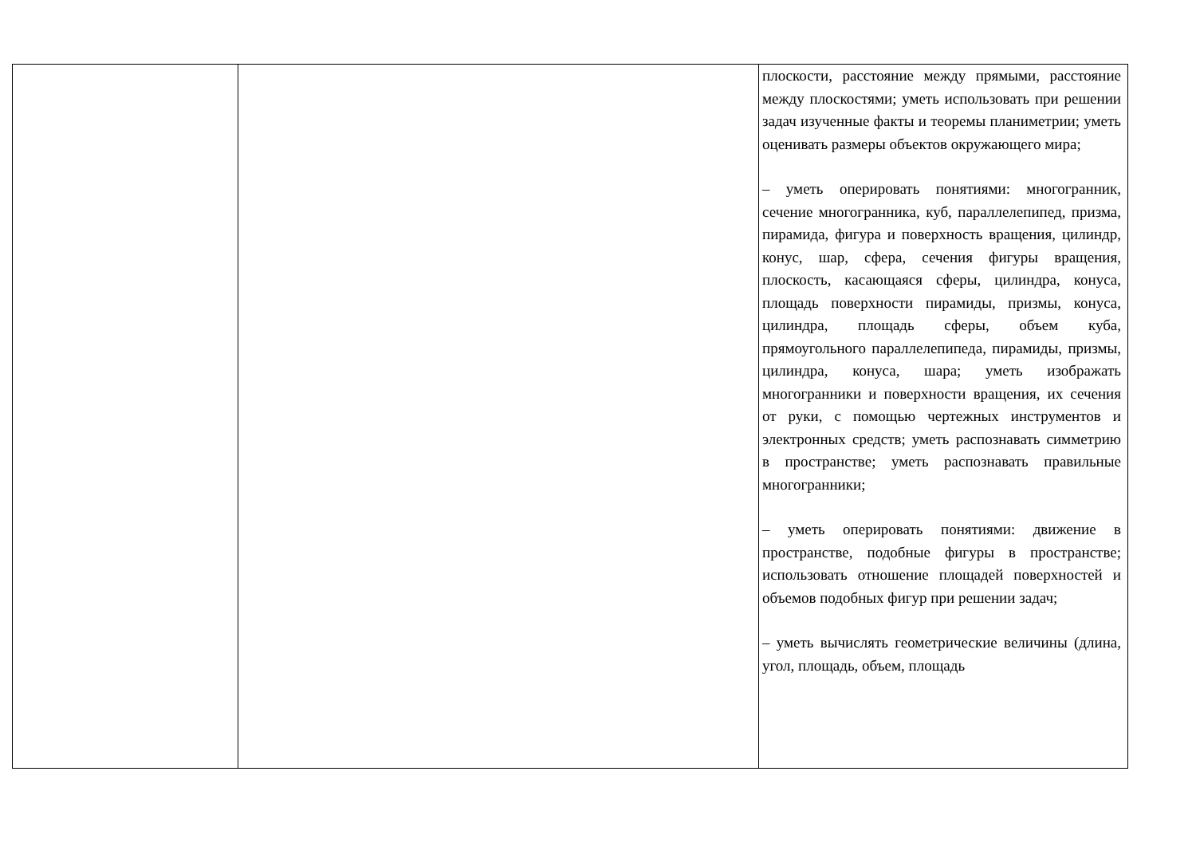| | | плоскости, расстояние между прямыми, расстояние между плоскостями; уметь использовать при решении задач изученные факты и теоремы планиметрии; уметь оценивать размеры объектов окружающего мира; – уметь оперировать понятиями: многогранник, сечение многогранника, куб, параллелепипед, призма, пирамида, фигура и поверхность вращения, цилиндр, конус, шар, сфера, сечения фигуры вращения, плоскость, касающаяся сферы, цилиндра, конуса, площадь поверхности пирамиды, призмы, конуса, цилиндра, площадь сферы, объем куба, прямоугольного параллелепипеда, пирамиды, призмы, цилиндра, конуса, шара; уметь изображать многогранники и поверхности вращения, их сечения от руки, с помощью чертежных инструментов и электронных средств; уметь распознавать симметрию в пространстве; уметь распознавать правильные многогранники; – уметь оперировать понятиями: движение в пространстве, подобные фигуры в пространстве; использовать отношение площадей поверхностей и объемов подобных фигур при решении задач; – уметь вычислять геометрические величины (длина, угол, площадь, объем, площадь |